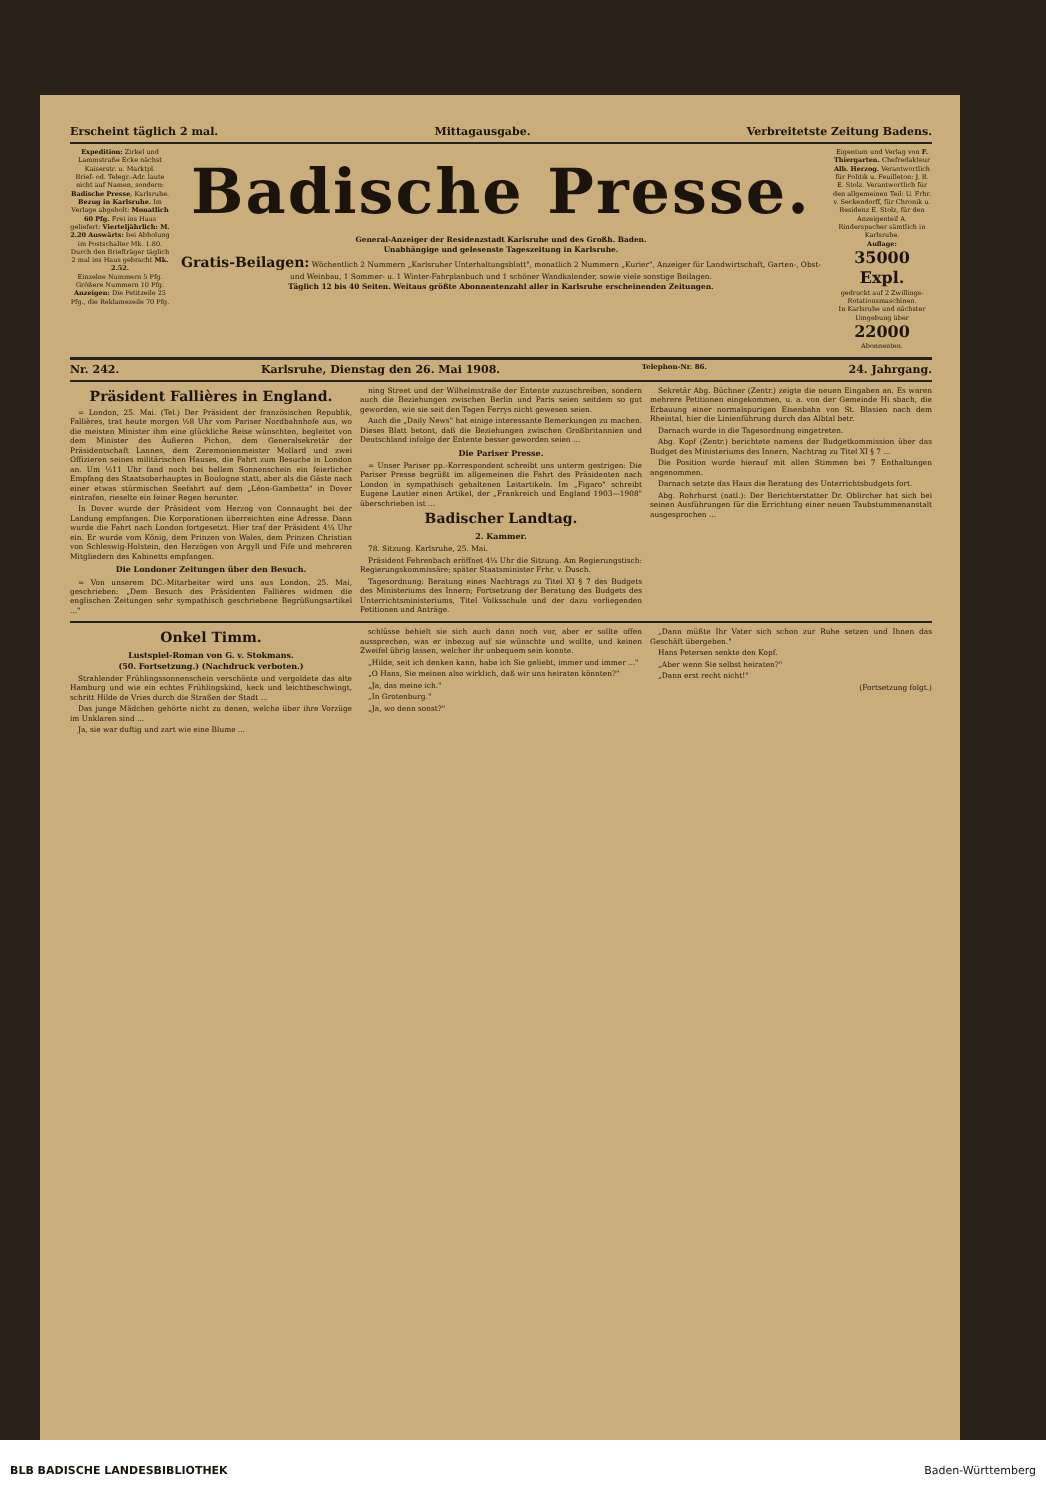Erscheint täglich 2 mal. Mittagausgabe. Verbreitetste Zeitung Badens.
Expedition: Zirkel und Lammstraße Ecke nächst Kaiserstr. u. Marktpl.
Brief- od. Telegr.-Adr. laute nicht auf Namen, sondern: Badische Presse, Karlsruhe.
Bezug in Karlsruhe. Im Verlage abgeholt: Monatlich 60 Pfg. Frei ins Haus geliefert: Vierteljährlich: M. 2.20 Auswärts: bei Abholung im Postschalter Mk. 1.80. Durch den Briefträger täglich 2 mal ins Haus gebracht Mk. 2.52.
Einzelne Nummern 5 Pfg. Größere Nummern 10 Pfg.
Anzeigen: Die Petitzeile 25 Pfg., die Reklamezeile 70 Pfg.
Badische Presse.
General-Anzeiger der Residenzstadt Karlsruhe und des Großh. Baden.
Unabhängige und gelesenste Tageszeitung in Karlsruhe.
Gratis-Beilagen: Wöchentlich 2 Nummern „Karlsruher Unterhaltungsblatt", monatlich 2 Nummern „Kurier", Anzeiger für Landwirtschaft, Garten-, Obst- und Weinbau, 1 Sommer- u. 1 Winter-Fahrplanbuch und 1 schöner Wandkalender, sowie viele sonstige Beilagen.
Täglich 12 bis 40 Seiten. Weitaus größte Abonnentenzahl aller in Karlsruhe erscheinenden Zeitungen.
Eigentum und Verlag von F. Thiergarten. Chefredakteur Alb. Herzog. Verantwortlich für Politik u. Feuilleton: J. B. E. Stolz. Verantwortlich für den allgemeinen Teil: U. Frhr. v. Seckendorff, für Chronik u. Residenz E. Stolz, für den Anzeigenteil A. Rinderspacher sämtlich in Karlsruhe.
Auflage:
35000 Expl.
gedruckt auf 2 Zwillings-Rotationsmaschinen.
In Karlsruhe und nächster Umgebung über
22000
Abonnenten.
Nr. 242. Karlsruhe, Dienstag den 26. Mai 1908. Telephon-Nr. 86. 24. Jahrgang.
Präsident Fallières in England.
= London, 25. Mai. (Tel.) Der Präsident der französischen Republik, Fallières, trat heute morgen ½8 Uhr vom Pariser Nordbahnhofe aus, wo die meisten Minister ihm eine glückliche Reise wünschten, begleitet von dem Minister des Äußeren Pichon, dem Generalsekretär der Präsidentschaft Lannes, dem Zeremonienmeister Mollard und zwei Offizieren seines militärischen Hauses, die Fahrt zum Besuche in London an. Um ½11 Uhr fand noch bei hellem Sonnenschein ein feierlicher Empfang des Staatsoberhauptes in Boulogne statt, aber als die Gäste nach einer etwas stürmischen Seefahrt auf dem „Léon-Gambetta" in Dover eintrafen, rieselte ein feiner Regen herunter.
In Dover wurde der Präsident vom Herzog von Connaught bei der Landung empfangen. Die Korporationen überreichten eine Adresse. Dann wurde die Fahrt nach London fortgesetzt. Hier traf der Präsident 4¼ Uhr ein. Er wurde vom König, dem Prinzen von Wales, dem Prinzen Christian von Schleswig-Holstein, den Herzögen von Argyll und Fife und mehreren Mitgliedern des Kabinetts empfangen.
Die Londoner Zeitungen über den Besuch.
= Von unserem DC.-Mitarbeiter wird uns aus London, 25. Mai, geschrieben: „Dem Besuch des Präsidenten Fallières widmen die englischen Zeitungen sehr sympathisch geschriebene Begrüßungsartikel ..."
ning Street und der Wilhelmstraße der Entente zuzuschreiben, sondern auch die Beziehungen zwischen Berlin und Paris seien seitdem so gut geworden, wie sie seit den Tagen Ferrys nicht gewesen seien.
Auch die „Daily News" hat einige interessante Bemerkungen zu machen. Dieses Blatt betont, daß die Beziehungen zwischen Großbritannien und Deutschland infolge der Entente besser geworden seien ...
Die Pariser Presse.
= Unser Pariser pp.-Korrespondent schreibt uns unterm gestrigen: Die Pariser Presse begrüßt im allgemeinen die Fahrt des Präsidenten nach London in sympathisch gehaltenen Leitartikeln. Im „Figaro" schreibt Eugene Lautier einen Artikel, der „Frankreich und England 1903—1908" überschrieben ist ...
Badischer Landtag.
2. Kammer.
78. Sitzung. Karlsruhe, 25. Mai.
Präsident Fehrenbach eröffnet 4¼ Uhr die Sitzung. Am Regierungstisch: Regierungskommissäre; später Staatsminister Frhr. v. Dusch.
Tagesordnung: Beratung eines Nachtrags zu Titel XI § 7 des Budgets des Ministeriums des Innern; Fortsetzung der Beratung des Budgets des Unterrichtsministeriums, Titel Volksschule und der dazu vorliegenden Petitionen und Anträge.
Sekretär Abg. Büchner (Zentr.) zeigte die neuen Eingaben an. Es waren mehrere Petitionen eingekommen, u. a. von der Gemeinde Hi sbach, die Erbauung einer normalspurigen Eisenbahn von St. Blasien nach dem Rheintal, hier die Linienführung durch das Albtal betr.
Darnach wurde in die Tagesordnung eingetreten.
Abg. Kopf (Zentr.) berichtete namens der Budgetkommission über das Budget des Ministeriums des Innern, Nachtrag zu Titel XI § 7 ...
Die Position wurde hierauf mit allen Stimmen bei 7 Enthaltungen angenommen.
Darnach setzte das Haus die Beratung des Unterrichtsbudgets fort.
Abg. Rohrhurst (natl.): Der Berichterstatter Dr. Oblircher hat sich bei seinen Ausführungen für die Errichtung einer neuen Taubstummenanstalt ausgesprochen ...
Onkel Timm.
Lustspiel-Roman von G. v. Stokmans.
(50. Fortsetzung.) (Nachdruck verboten.)
Strahlender Frühlingssonnenschein verschönte und vergoldete das alte Hamburg und wie ein echtes Frühlingskind, keck und leichtbeschwingt, schritt Hilde de Vries durch die Straßen der Stadt ...
Das junge Mädchen gehörte nicht zu denen, welche über ihre Vorzüge im Unklaren sind ...
Ja, sie war duftig und zart wie eine Blume ...
schlüsse behielt sie sich auch dann noch vor, aber er sollte offen aussprechen, was er inbezug auf sie wünschte und wollte, und keinen Zweifel übrig lassen, welcher ihr unbequem sein konnte.
„Hilde, seit ich denken kann, habe ich Sie geliebt, immer und immer ..."
„O Hans, Sie meinen also wirklich, daß wir uns heiraten könnten?"
„Ja, das meine ich."
„In Grotenburg."
„Ja, wo denn sonst?"
„Dann müßte Ihr Vater sich schon zur Ruhe setzen und Ihnen das Geschäft übergeben."
Hans Petersen senkte den Kopf.
„Aber wenn Sie selbst heiraten?"
„Dann erst recht nicht!"
(Fortsetzung folgt.)
BLB BADISCHE LANDESBIBLIOTHEK Baden-Württemberg